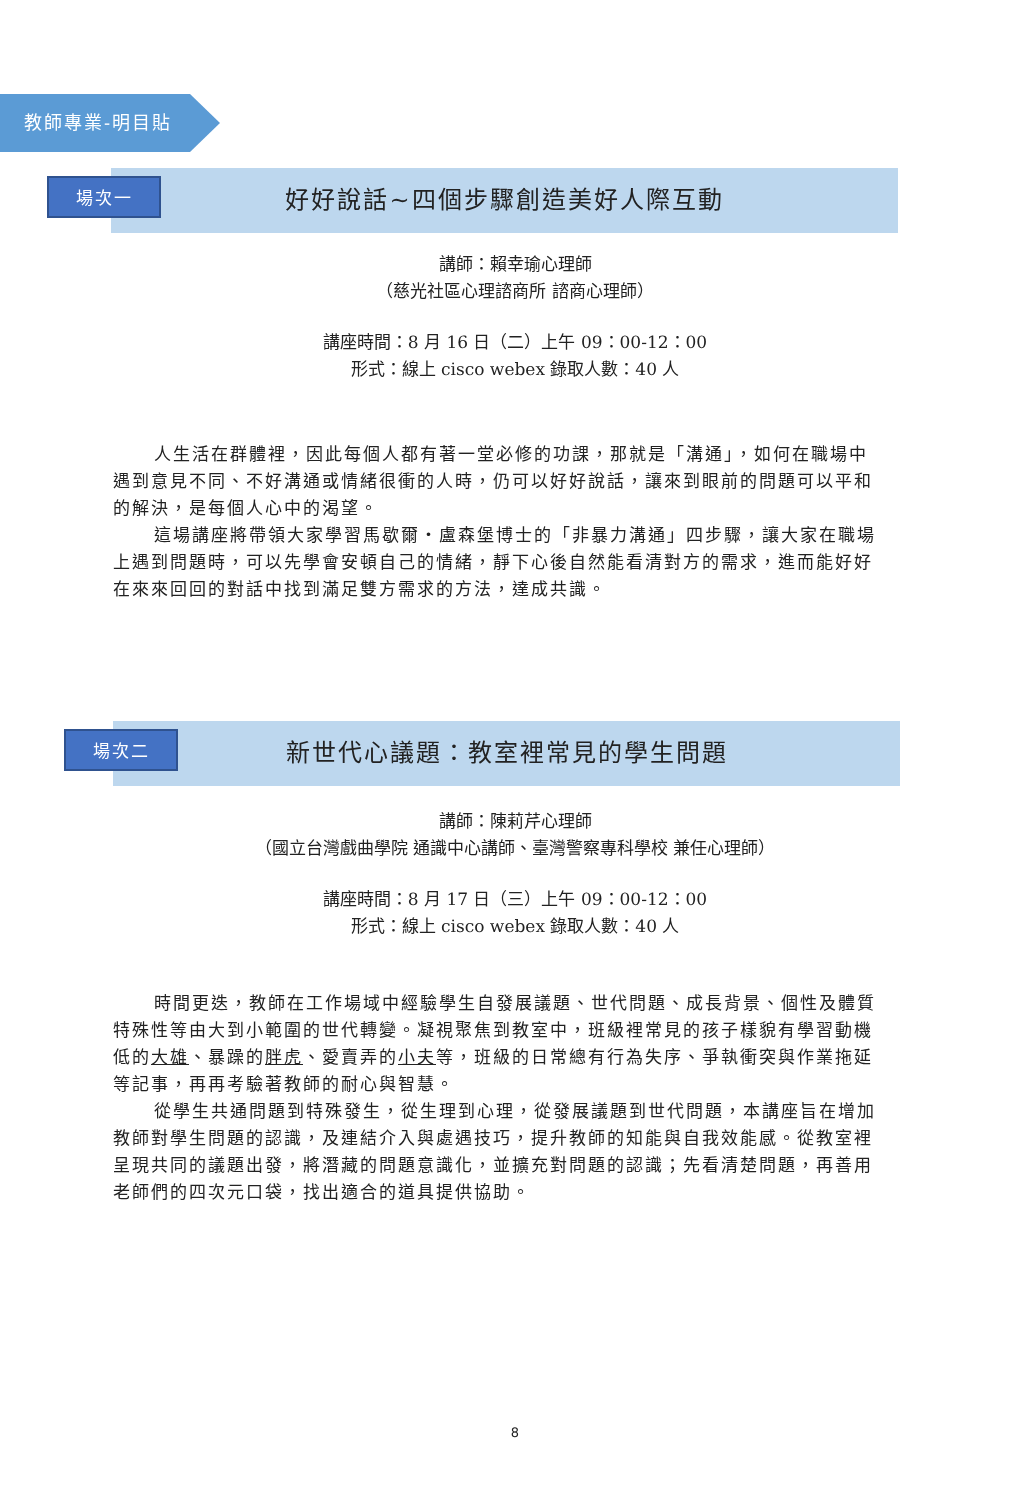教師專業-明目貼
場次一
好好說話~四個步驟創造美好人際互動
講師：賴幸瑜心理師
（慈光社區心理諮商所 諮商心理師）
講座時間：8 月 16 日（二）上午 09：00-12：00
形式：線上 cisco webex 錄取人數：40 人
人生活在群體裡，因此每個人都有著一堂必修的功課，那就是「溝通」，如何在職場中遇到意見不同、不好溝通或情緒很衝的人時，仍可以好好說話，讓來到眼前的問題可以平和的解決，是每個人心中的渴望。
這場講座將帶領大家學習馬歇爾・盧森堡博士的「非暴力溝通」四步驟，讓大家在職場上遇到問題時，可以先學會安頓自己的情緒，靜下心後自然能看清對方的需求，進而能好好在來來回回的對話中找到滿足雙方需求的方法，達成共識。
場次二
新世代心議題：教室裡常見的學生問題
講師：陳莉芹心理師
（國立台灣戲曲學院 通識中心講師、臺灣警察專科學校 兼任心理師）
講座時間：8 月 17 日（三）上午 09：00-12：00
形式：線上 cisco webex 錄取人數：40 人
時間更迭，教師在工作場域中經驗學生自發展議題、世代問題、成長背景、個性及體質特殊性等由大到小範圍的世代轉變。凝視聚焦到教室中，班級裡常見的孩子樣貌有學習動機低的大雄、暴躁的胖虎、愛賣弄的小夫等，班級的日常總有行為失序、爭執衝突與作業拖延等記事，再再考驗著教師的耐心與智慧。
從學生共通問題到特殊發生，從生理到心理，從發展議題到世代問題，本講座旨在增加教師對學生問題的認識，及連結介入與處遇技巧，提升教師的知能與自我效能感。從教室裡呈現共同的議題出發，將潛藏的問題意識化，並擴充對問題的認識；先看清楚問題，再善用老師們的四次元口袋，找出適合的道具提供協助。
8